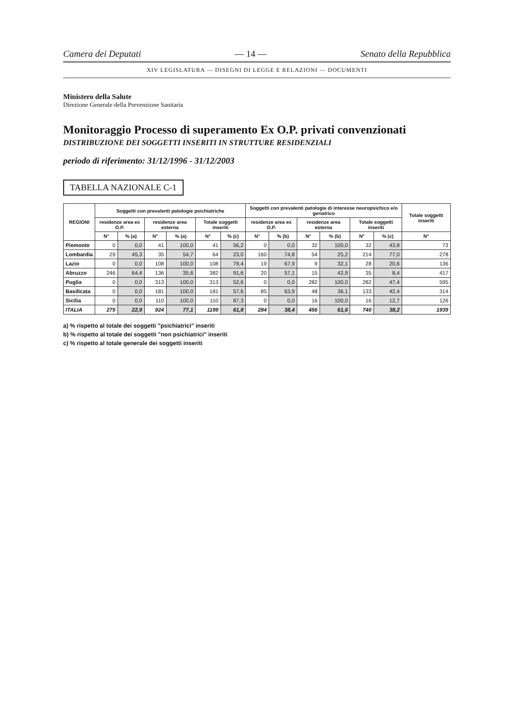Camera dei Deputati — 14 — Senato della Repubblica
XIV LEGISLATURA — DISEGNI DI LEGGE E RELAZIONI — DOCUMENTI
Ministero della Salute
Direzione Generale della Prevenzione Sanitaria
Monitoraggio Processo di superamento Ex O.P. privati convenzionati
DISTRIBUZIONE DEI SOGGETTI INSERITI IN STRUTTURE RESIDENZIALI
periodo di riferimento: 31/12/1996 - 31/12/2003
TABELLA NAZIONALE C-1
| REGIONI | Soggetti con prevalenti patologie psichiatriche | | | | | | Soggetti con prevalenti patologie di interesse neuropsichico e/o geriatrico | | | | | | Totale soggetti inseriti |
| --- | --- | --- | --- | --- | --- | --- | --- | --- | --- | --- | --- | --- | --- |
| | residenze area ex O.P. | | residenze area esterna | | Totale soggetti inseriti | | residenze area ex O.P. | | residenze area esterna | | Totale soggetti inseriti | | |
| | N° | % (a) | N° | % (a) | N° | % (c) | N° | % (b) | N° | % (b) | N° | % (c) | N° |
| Piemonte | 0 | 0,0 | 41 | 100,0 | 41 | 56,2 | 0 | 0,0 | 32 | 100,0 | 32 | 43,8 | 73 |
| Lombardia | 29 | 45,3 | 35 | 54,7 | 64 | 23,0 | 160 | 74,8 | 54 | 25,2 | 214 | 77,0 | 278 |
| Lazio | 0 | 0,0 | 108 | 100,0 | 108 | 79,4 | 19 | 67,9 | 9 | 32,1 | 28 | 20,6 | 136 |
| Abruzzo | 246 | 64,4 | 136 | 35,6 | 382 | 91,6 | 20 | 57,1 | 15 | 42,9 | 35 | 8,4 | 417 |
| Puglia | 0 | 0,0 | 313 | 100,0 | 313 | 52,6 | 0 | 0,0 | 282 | 100,0 | 282 | 47,4 | 595 |
| Basilicata | 0 | 0,0 | 181 | 100,0 | 181 | 57,6 | 85 | 63,9 | 48 | 36,1 | 133 | 42,4 | 314 |
| Sicilia | 0 | 0,0 | 110 | 100,0 | 110 | 87,3 | 0 | 0,0 | 16 | 100,0 | 16 | 12,7 | 126 |
| ITALIA | 275 | 22,9 | 924 | 77,1 | 1199 | 61,8 | 284 | 38,4 | 456 | 61,6 | 740 | 38,2 | 1939 |
a) % rispetto al totale dei soggetti "psichiatrici" inseriti
b) % rispetto al totale dei soggetti "non psichiatrici" inseriti
c) % rispetto al totale generale dei soggetti inseriti